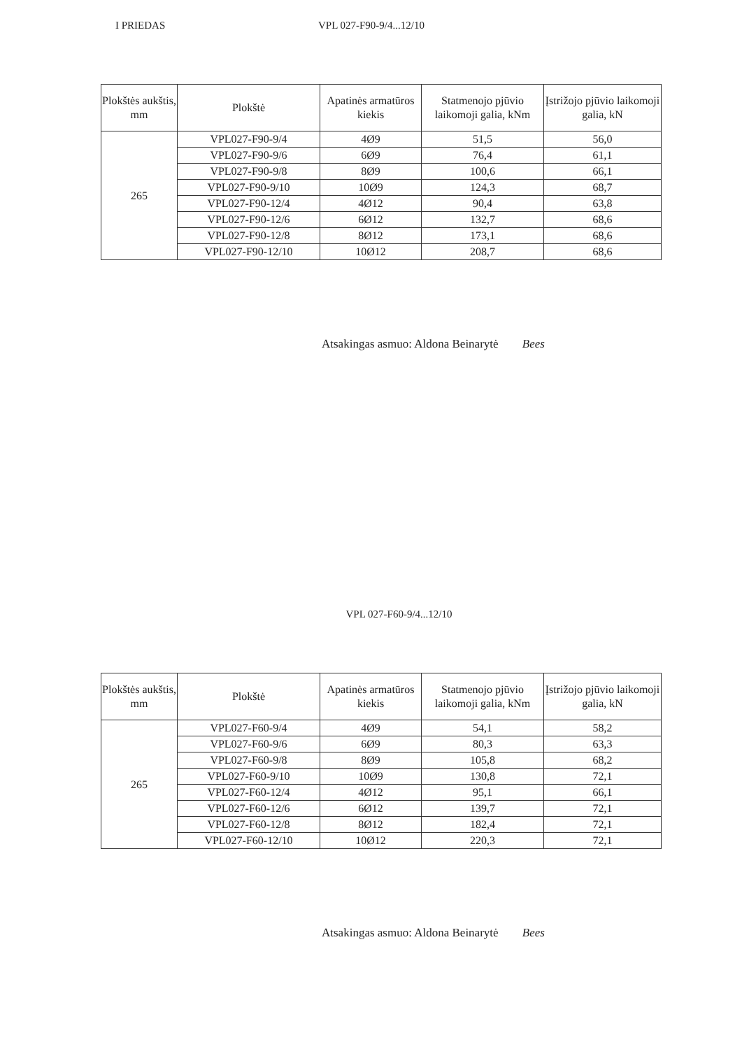I PRIEDAS VPL 027-F90-9/4...12/10
| Plokštės aukštis, mm | Plokštė | Apatinės armatūros kiekis | Statmenojo pjūvio laikomoji galia, kNm | Įstrižojo pjūvio laikomoji galia, kN |
| --- | --- | --- | --- | --- |
| 265 | VPL027-F90-9/4 | 4Ø9 | 51,5 | 56,0 |
| | VPL027-F90-9/6 | 6Ø9 | 76,4 | 61,1 |
| | VPL027-F90-9/8 | 8Ø9 | 100,6 | 66,1 |
| | VPL027-F90-9/10 | 10Ø9 | 124,3 | 68,7 |
| | VPL027-F90-12/4 | 4Ø12 | 90,4 | 63,8 |
| | VPL027-F90-12/6 | 6Ø12 | 132,7 | 68,6 |
| | VPL027-F90-12/8 | 8Ø12 | 173,1 | 68,6 |
| | VPL027-F90-12/10 | 10Ø12 | 208,7 | 68,6 |
Atsakingas asmuo: Aldona Beinarytė Bees
VPL 027-F60-9/4...12/10
| Plokštės aukštis, mm | Plokštė | Apatinės armatūros kiekis | Statmenojo pjūvio laikomoji galia, kNm | Įstrižojo pjūvio laikomoji galia, kN |
| --- | --- | --- | --- | --- |
| 265 | VPL027-F60-9/4 | 4Ø9 | 54,1 | 58,2 |
| | VPL027-F60-9/6 | 6Ø9 | 80,3 | 63,3 |
| | VPL027-F60-9/8 | 8Ø9 | 105,8 | 68,2 |
| | VPL027-F60-9/10 | 10Ø9 | 130,8 | 72,1 |
| | VPL027-F60-12/4 | 4Ø12 | 95,1 | 66,1 |
| | VPL027-F60-12/6 | 6Ø12 | 139,7 | 72,1 |
| | VPL027-F60-12/8 | 8Ø12 | 182,4 | 72,1 |
| | VPL027-F60-12/10 | 10Ø12 | 220,3 | 72,1 |
Atsakingas asmuo: Aldona Beinarytė Bees